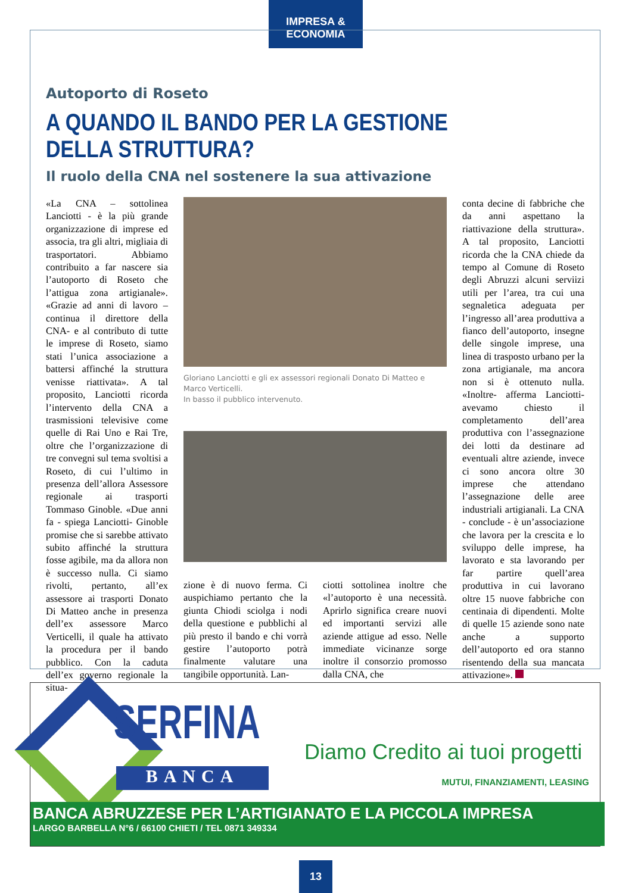IMPRESA & ECONOMIA
Autoporto di Roseto
A QUANDO IL BANDO PER LA GESTIONE DELLA STRUTTURA?
Il ruolo della CNA nel sostenere la sua attivazione
«La CNA – sottolinea Lanciotti - è la più grande organizzazione di imprese ed associa, tra gli altri, migliaia di trasportatori. Abbiamo contribuito a far nascere sia l’autoporto di Roseto che l’attigua zona artigianale». «Grazie ad anni di lavoro –continua il direttore della CNA- e al contributo di tutte le imprese di Roseto, siamo stati l’unica associazione a battersi affinché la struttura venisse riattivata». A tal proposito, Lanciotti ricorda l’intervento della CNA a trasmissioni televisive come quelle di Rai Uno e Rai Tre, oltre che l’organizzazione di tre convegni sul tema svoltisi a Roseto, di cui l’ultimo in presenza dell’allora Assessore regionale ai trasporti Tommaso Ginoble. «Due anni fa - spiega Lanciotti- Ginoble promise che si sarebbe attivato subito affinché la struttura fosse agibile, ma da allora non è successo nulla. Ci siamo rivolti, pertanto, all’ex assessore ai trasporti Donato Di Matteo anche in presenza dell’ex assessore Marco Verticelli, il quale ha attivato la procedura per il bando pubblico. Con la caduta dell’ex governo regionale la situa-
Gloriano Lanciotti e gli ex assessori regionali Donato Di Matteo e Marco Verticelli.
In basso il pubblico intervenuto.
zione è di nuovo ferma. Ci auspichiamo pertanto che la giunta Chiodi sciolga i nodi della questione e pubblichi al più presto il bando e chi vorrà gestire l’autoporto potrà finalmente valutare una tangibile opportunità. Lan-
ciotti sottolinea inoltre che «l’autoporto è una necessità. Aprirlo significa creare nuovi ed importanti servizi alle aziende attigue ad esso. Nelle immediate vicinanze sorge inoltre il consorzio promosso dalla CNA, che
conta decine di fabbriche che da anni aspettano la riattivazione della struttura». A tal proposito, Lanciotti ricorda che la CNA chiede da tempo al Comune di Roseto degli Abruzzi alcuni serviizi utili per l’area, tra cui una segnaletica adeguata per l’ingresso all’area produttiva a fianco dell’autoporto, insegne delle singole imprese, una linea di trasposto urbano per la zona artigianale, ma ancora non si è ottenuto nulla. «Inoltre- afferma Lanciotti- avevamo chiesto il completamento dell’area produttiva con l’assegnazione dei lotti da destinare ad eventuali altre aziende, invece ci sono ancora oltre 30 imprese che attendano l’assegnazione delle aree industriali artigianali. La CNA - conclude - è un’associazione che lavora per la crescita e lo sviluppo delle imprese, ha lavorato e sta lavorando per far partire quell’area produttiva in cui lavorano oltre 15 nuove fabbriche con centinaia di dipendenti. Molte di quelle 15 aziende sono nate anche a supporto dell’autoporto ed ora stanno risentendo della sua mancata attivazione».
SERFINA
BANCA
Diamo Credito ai tuoi progetti
MUTUI, FINANZIAMENTI, LEASING
BANCA ABRUZZESE PER L’ARTIGIANATO E LA PICCOLA IMPRESA
LARGO BARBELLA N°6 / 66100 CHIETI / TEL 0871 349334
13